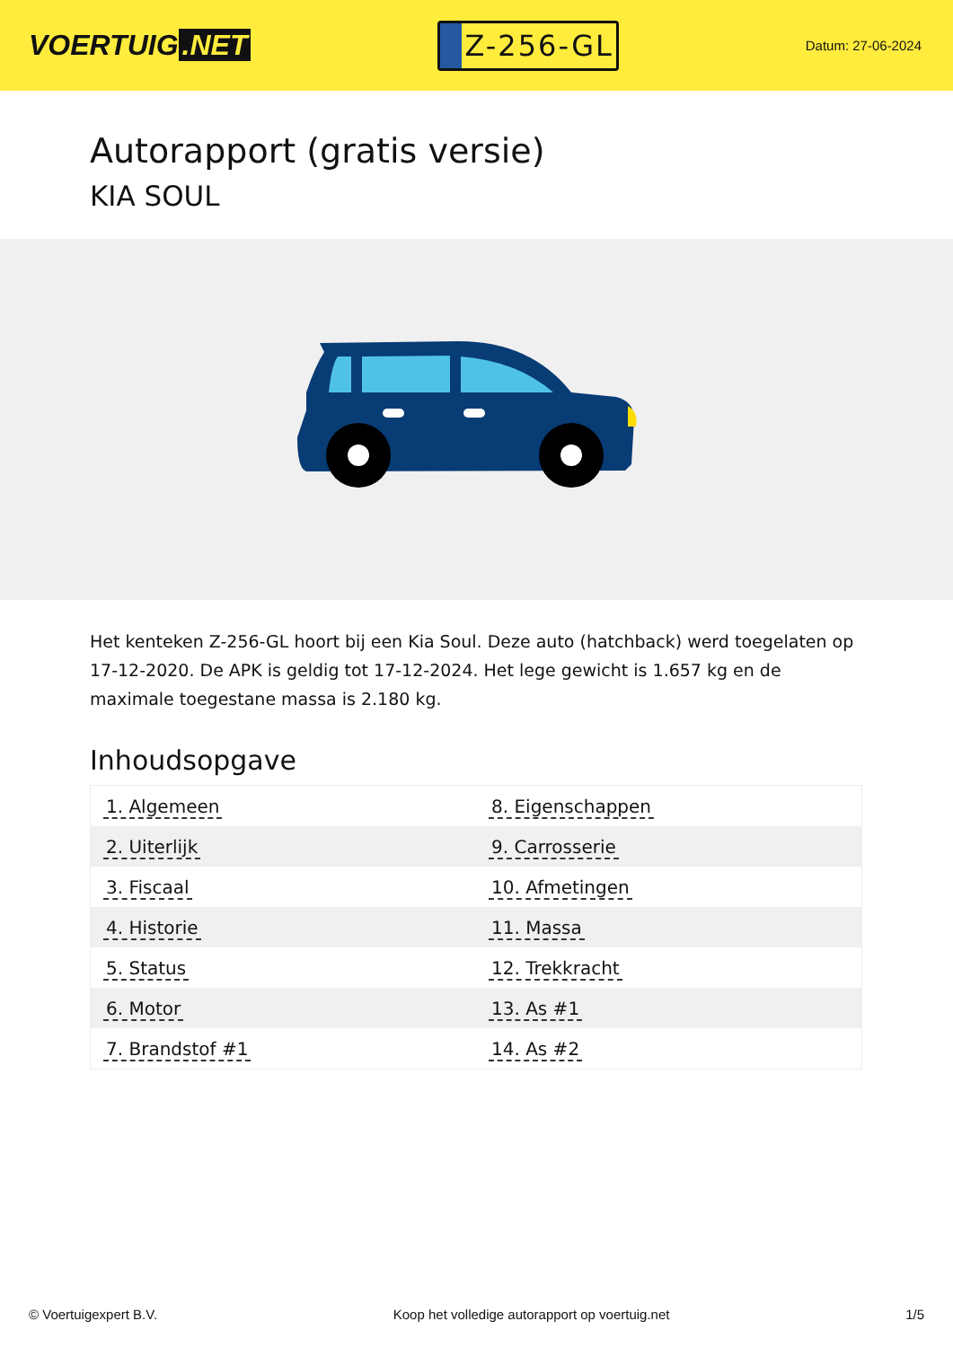VOERTUIG.NET
Z-256-GL
Datum: 27-06-2024
Autorapport (gratis versie)
KIA SOUL
Het kenteken Z-256-GL hoort bij een Kia Soul. Deze auto (hatchback) werd toegelaten op 17-12-2020. De APK is geldig tot 17-12-2024. Het lege gewicht is 1.657 kg en de maximale toegestane massa is 2.180 kg.
Inhoudsopgave
| 1. Algemeen | 8. Eigenschappen |
| 2. Uiterlijk | 9. Carrosserie |
| 3. Fiscaal | 10. Afmetingen |
| 4. Historie | 11. Massa |
| 5. Status | 12. Trekkracht |
| 6. Motor | 13. As #1 |
| 7. Brandstof #1 | 14. As #2 |
© Voertuigexpert B.V. Koop het volledige autorapport op voertuig.net 1/5